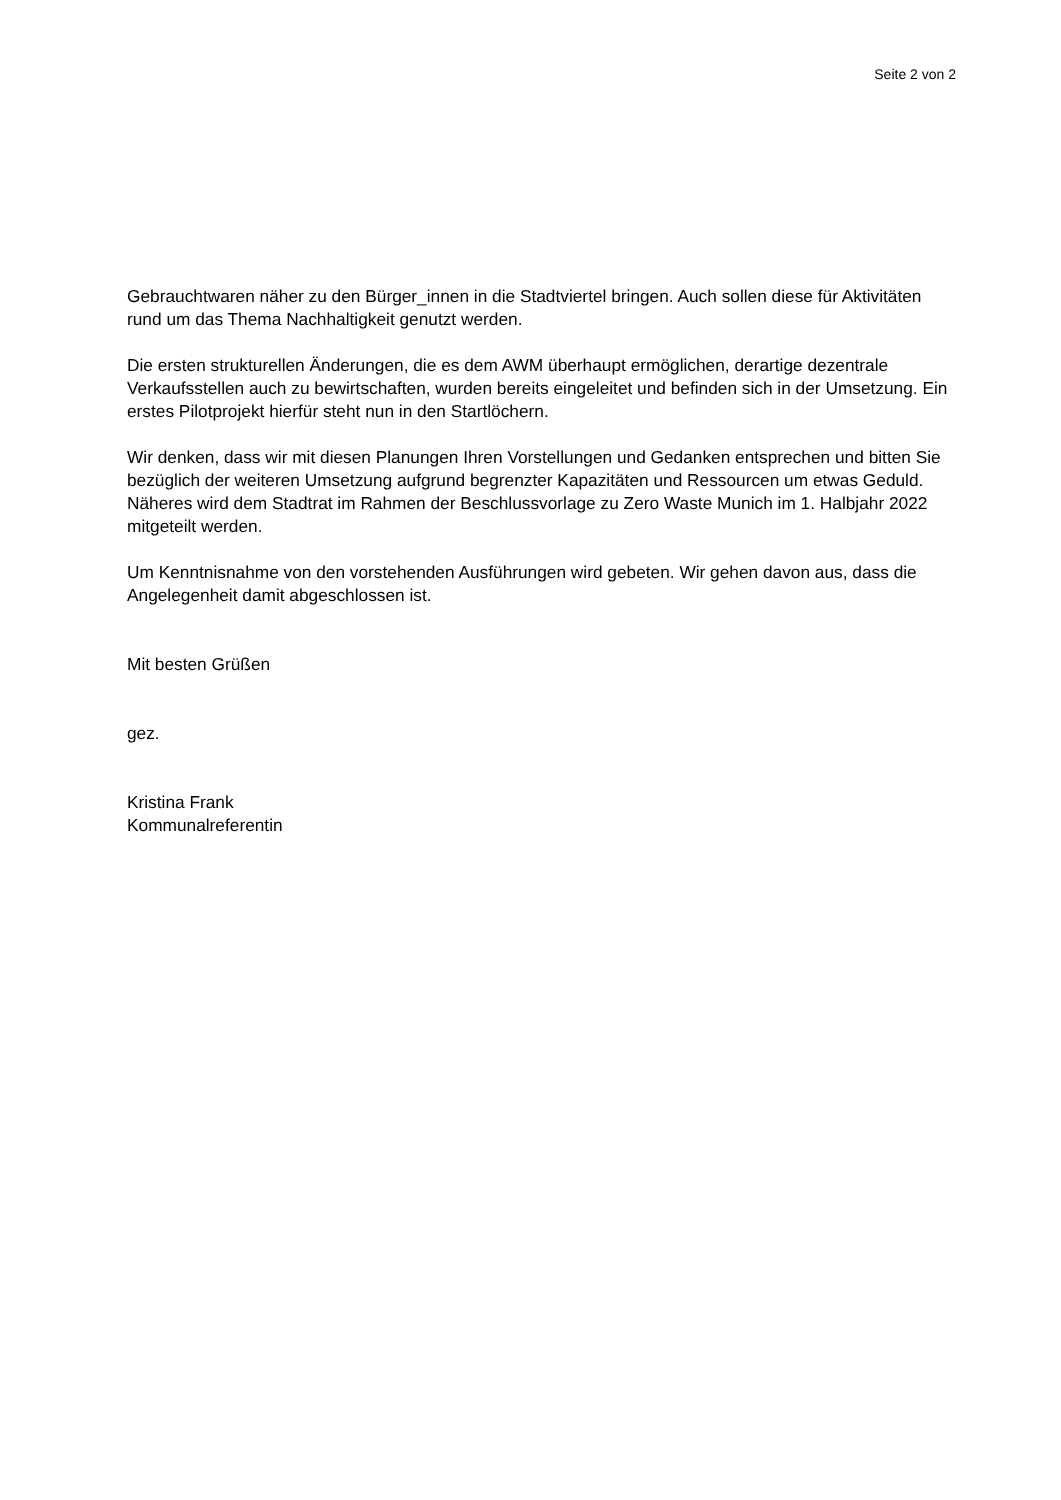Seite 2 von 2
Gebrauchtwaren näher zu den Bürger_innen in die Stadtviertel bringen. Auch sollen diese für Aktivitäten rund um das Thema Nachhaltigkeit genutzt werden.
Die ersten strukturellen Änderungen, die es dem AWM überhaupt ermöglichen, derartige dezentrale Verkaufsstellen auch zu bewirtschaften, wurden bereits eingeleitet und befinden sich in der Umsetzung. Ein erstes Pilotprojekt hierfür steht nun in den Startlöchern.
Wir denken, dass wir mit diesen Planungen Ihren Vorstellungen und Gedanken entsprechen und bitten Sie bezüglich der weiteren Umsetzung aufgrund begrenzter Kapazitäten und Ressourcen um etwas Geduld. Näheres wird dem Stadtrat im Rahmen der Beschlussvorlage zu Zero Waste Munich im 1. Halbjahr 2022 mitgeteilt werden.
Um Kenntnisnahme von den vorstehenden Ausführungen wird gebeten. Wir gehen davon aus, dass die Angelegenheit damit abgeschlossen ist.
Mit besten Grüßen
gez.
Kristina Frank
Kommunalreferentin